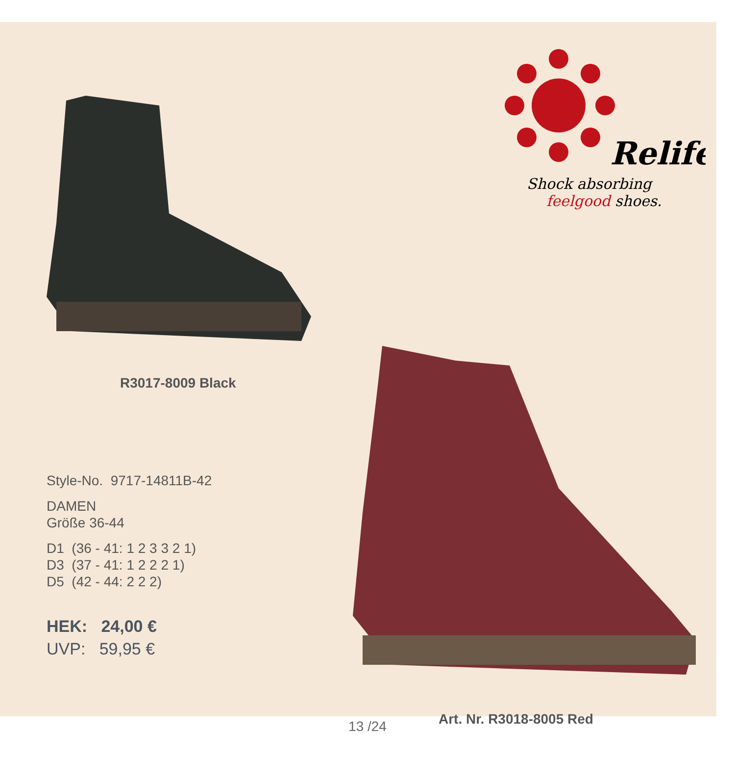Relife
Shock absorbing
feelgood
shoes.
R3017-8009 Black
Style-No. 9717-14811B-42
DAMEN
Größe 36-44
D1 (36 - 41: 1 2 3 3 2 1)
D3 (37 - 41: 1 2 2 2 1)
D5 (42 - 44: 2 2 2)
HEK: 24,00 €
UVP: 59,95 €
Art. Nr. R3018-8005 Red
13 /24